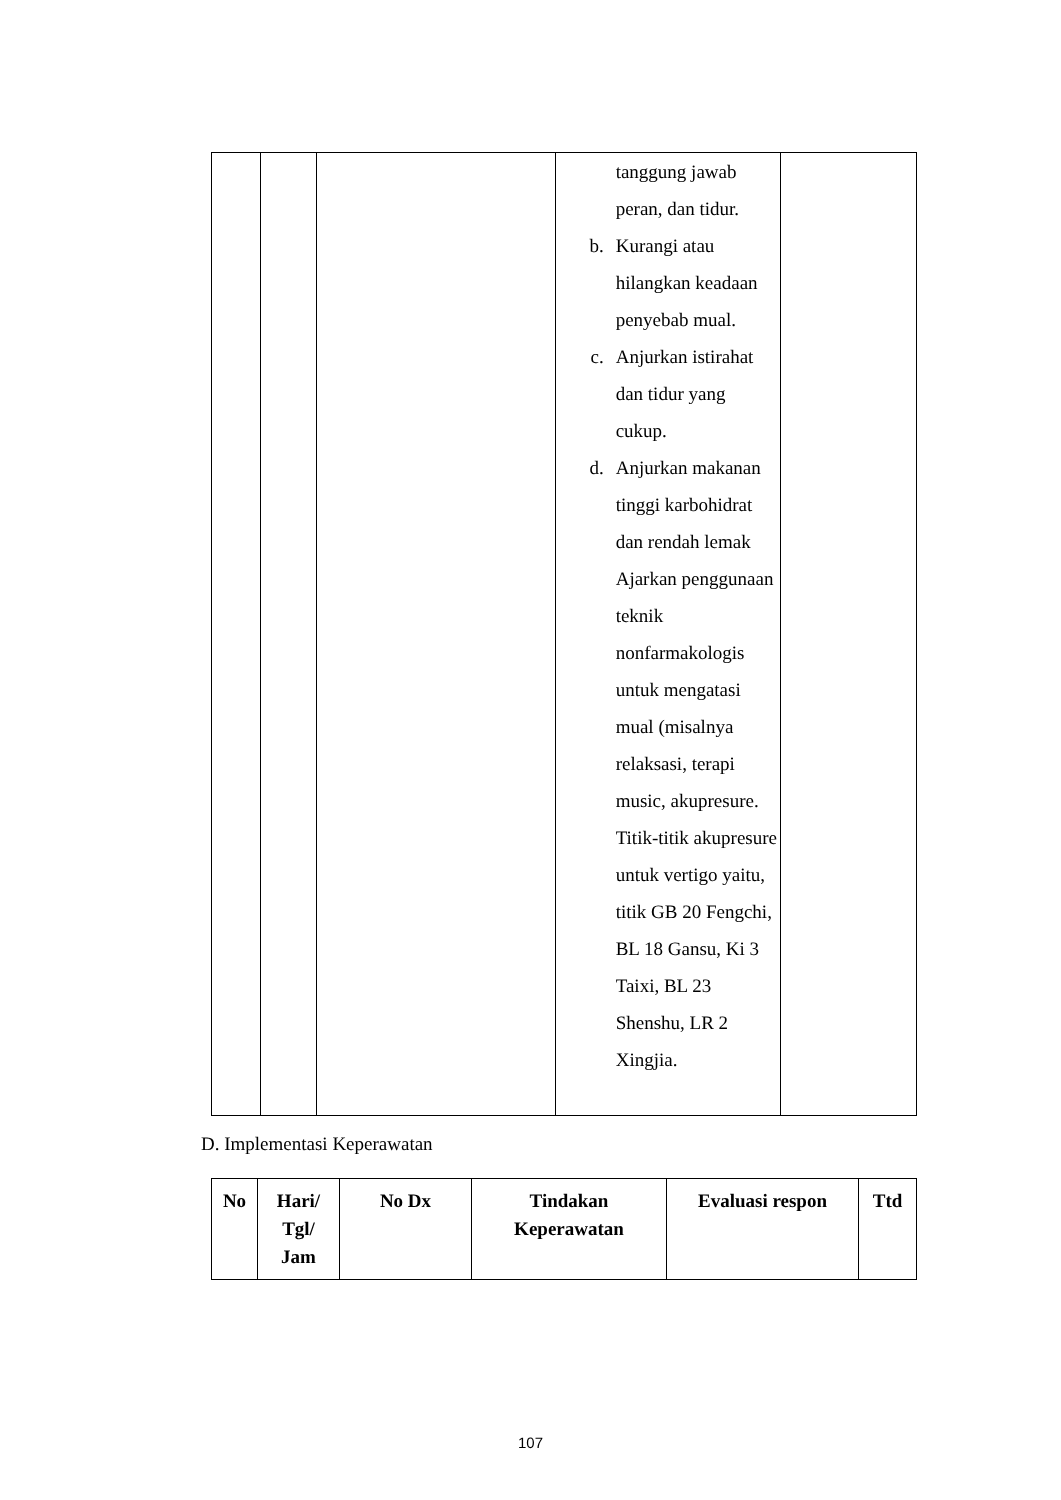| | | | tanggung jawab peran, dan tidur. b. Kurangi atau hilangkan keadaan penyebab mual. c. Anjurkan istirahat dan tidur yang cukup. d. Anjurkan makanan tinggi karbohidrat dan rendah lemak Ajarkan penggunaan teknik nonfarmakologis untuk mengatasi mual (misalnya relaksasi, terapi music, akupresure. Titik-titik akupresure untuk vertigo yaitu, titik GB 20 Fengchi, BL 18 Gansu, Ki 3 Taixi, BL 23 Shenshu, LR 2 Xingjia. | |
D. Implementasi Keperawatan
| No | Hari/ Tgl/ Jam | No Dx | Tindakan Keperawatan | Evaluasi respon | Ttd |
| --- | --- | --- | --- | --- | --- |
107